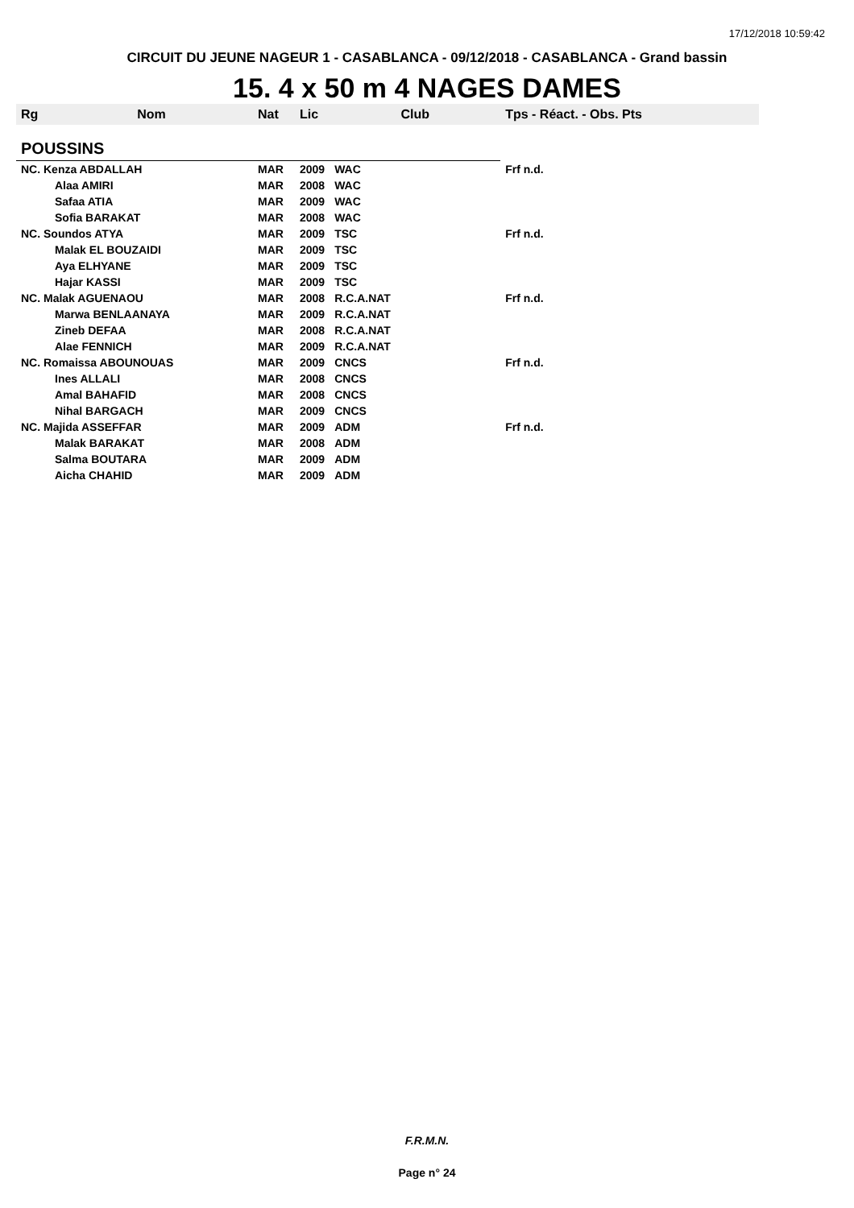17/12/2018 10:59:42
CIRCUIT DU JEUNE NAGEUR 1 - CASABLANCA - 09/12/2018 - CASABLANCA - Grand bassin
15. 4 x 50 m 4 NAGES DAMES
| Rg | Nom | Nat | Lic | Club | Tps - Réact. - Obs. Pts |
| --- | --- | --- | --- | --- | --- |
| POUSSINS | | | | | |
| NC. Kenza ABDALLAH | | MAR | 2009 | WAC | Frf n.d. |
| | Alaa AMIRI | MAR | 2008 | WAC | |
| | Safaa ATIA | MAR | 2009 | WAC | |
| | Sofia BARAKAT | MAR | 2008 | WAC | |
| NC. Soundos ATYA | | MAR | 2009 | TSC | Frf n.d. |
| | Malak EL BOUZAIDI | MAR | 2009 | TSC | |
| | Aya ELHYANE | MAR | 2009 | TSC | |
| | Hajar KASSI | MAR | 2009 | TSC | |
| NC. Malak AGUENAOU | | MAR | 2008 | R.C.A.NAT | Frf n.d. |
| | Marwa BENLAANAYA | MAR | 2009 | R.C.A.NAT | |
| | Zineb DEFAA | MAR | 2008 | R.C.A.NAT | |
| | Alae FENNICH | MAR | 2009 | R.C.A.NAT | |
| NC. Romaissa ABOUNOUAS | | MAR | 2009 | CNCS | Frf n.d. |
| | Ines ALLALI | MAR | 2008 | CNCS | |
| | Amal BAHAFID | MAR | 2008 | CNCS | |
| | Nihal BARGACH | MAR | 2009 | CNCS | |
| NC. Majida ASSEFFAR | | MAR | 2009 | ADM | Frf n.d. |
| | Malak BARAKAT | MAR | 2008 | ADM | |
| | Salma BOUTARA | MAR | 2009 | ADM | |
| | Aicha CHAHID | MAR | 2009 | ADM | |
F.R.M.N.
Page n° 24